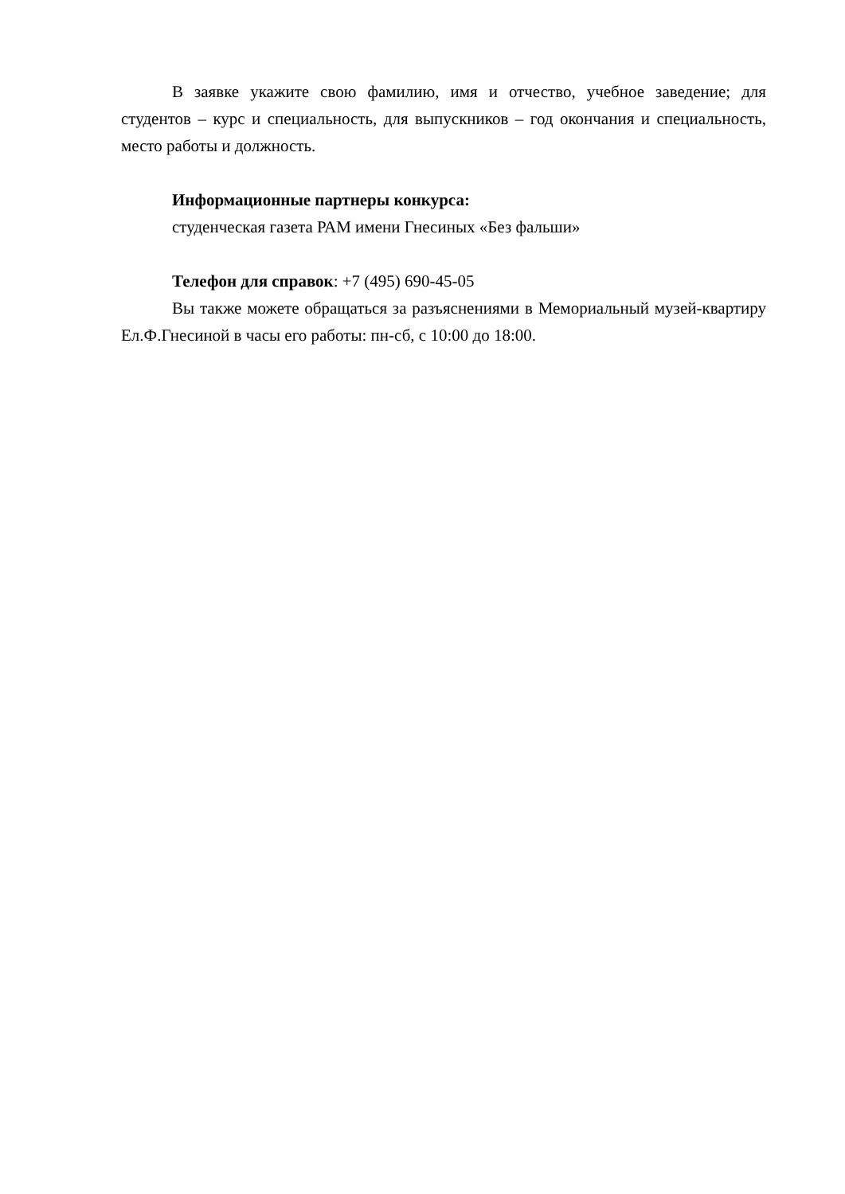В заявке укажите свою фамилию, имя и отчество, учебное заведение; для студентов – курс и специальность, для выпускников – год окончания и специальность, место работы и должность.
Информационные партнеры конкурса:
студенческая газета РАМ имени Гнесиных «Без фальши»
Телефон для справок: +7 (495) 690-45-05
Вы также можете обращаться за разъяснениями в Мемориальный музей-квартиру Ел.Ф.Гнесиной в часы его работы: пн-сб, с 10:00 до 18:00.